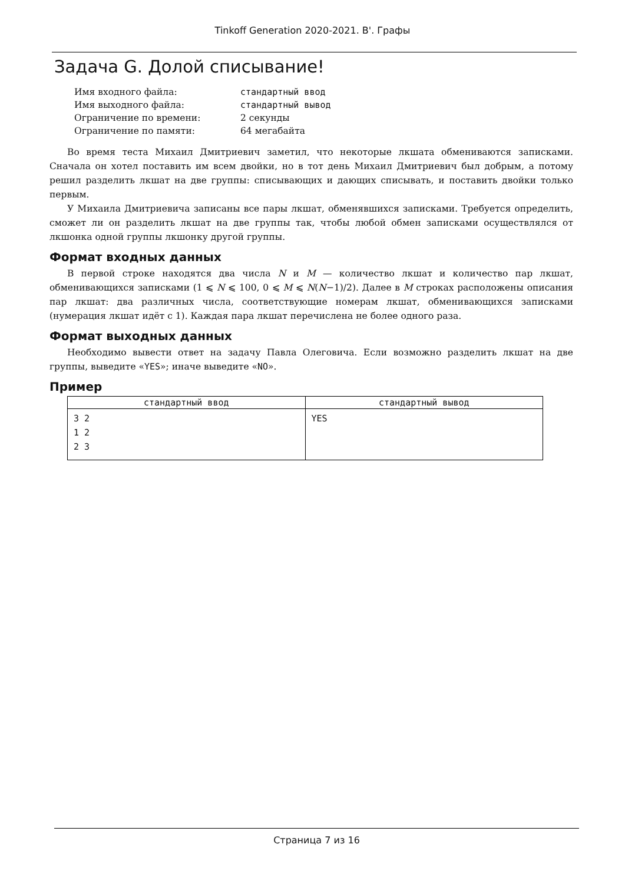Tinkoff Generation 2020-2021. B'. Графы
Задача G. Долой списывание!
| Имя входного файла: | стандартный ввод |
| Имя выходного файла: | стандартный вывод |
| Ограничение по времени: | 2 секунды |
| Ограничение по памяти: | 64 мегабайта |
Во время теста Михаил Дмитриевич заметил, что некоторые лкшата обмениваются записками. Сначала он хотел поставить им всем двойки, но в тот день Михаил Дмитриевич был добрым, а потому решил разделить лкшат на две группы: списывающих и дающих списывать, и поставить двойки только первым.
У Михаила Дмитриевича записаны все пары лкшат, обменявшихся записками. Требуется определить, сможет ли он разделить лкшат на две группы так, чтобы любой обмен записками осуществлялся от лкшонка одной группы лкшонку другой группы.
Формат входных данных
В первой строке находятся два числа N и M — количество лкшат и количество пар лкшат, обменивающихся записками (1 ⩽ N ⩽ 100, 0 ⩽ M ⩽ N(N−1)/2). Далее в M строках расположены описания пар лкшат: два различных числа, соответствующие номерам лкшат, обменивающихся записками (нумерация лкшат идёт с 1). Каждая пара лкшат перечислена не более одного раза.
Формат выходных данных
Необходимо вывести ответ на задачу Павла Олеговича. Если возможно разделить лкшат на две группы, выведите «YES»; иначе выведите «NO».
Пример
| стандартный ввод | стандартный вывод |
| --- | --- |
| 3 2 1 2 2 3 | YES |
Страница 7 из 16